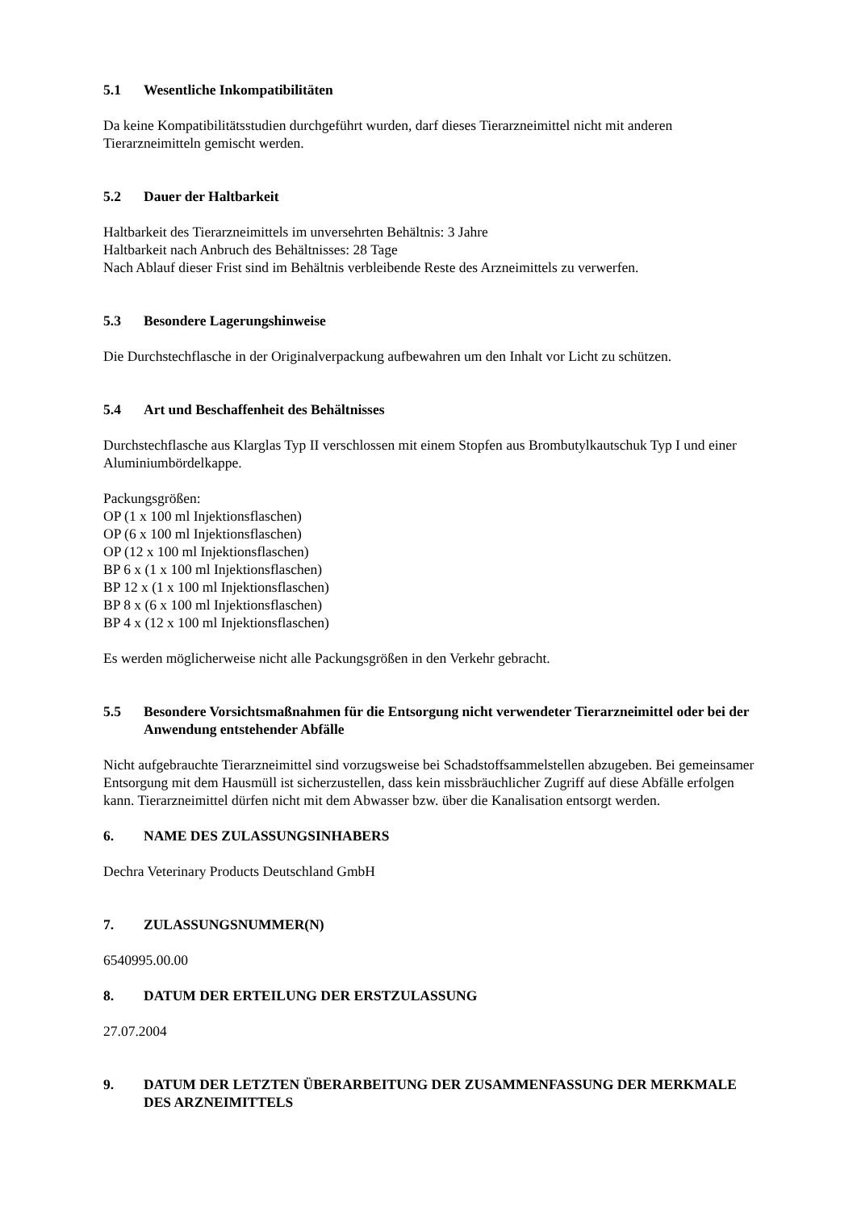5.1 Wesentliche Inkompatibilitäten
Da keine Kompatibilitätsstudien durchgeführt wurden, darf dieses Tierarzneimittel nicht mit anderen Tierarzneimitteln gemischt werden.
5.2 Dauer der Haltbarkeit
Haltbarkeit des Tierarzneimittels im unversehrten Behältnis: 3 Jahre
Haltbarkeit nach Anbruch des Behältnisses: 28 Tage
Nach Ablauf dieser Frist sind im Behältnis verbleibende Reste des Arzneimittels zu verwerfen.
5.3 Besondere Lagerungshinweise
Die Durchstechflasche in der Originalverpackung aufbewahren um den Inhalt vor Licht zu schützen.
5.4 Art und Beschaffenheit des Behältnisses
Durchstechflasche aus Klarglas Typ II verschlossen mit einem Stopfen aus Brombutylkautschuk Typ I und einer Aluminiumbördelkappe.
Packungsgrößen:
OP (1 x 100 ml Injektionsflaschen)
OP (6 x 100 ml Injektionsflaschen)
OP (12 x 100 ml Injektionsflaschen)
BP 6 x (1 x 100 ml Injektionsflaschen)
BP 12 x (1 x 100 ml Injektionsflaschen)
BP 8 x (6 x 100 ml Injektionsflaschen)
BP 4 x (12 x 100 ml Injektionsflaschen)
Es werden möglicherweise nicht alle Packungsgrößen in den Verkehr gebracht.
5.5 Besondere Vorsichtsmaßnahmen für die Entsorgung nicht verwendeter Tierarzneimittel oder bei der Anwendung entstehender Abfälle
Nicht aufgebrauchte Tierarzneimittel sind vorzugsweise bei Schadstoffsammelstellen abzugeben. Bei gemeinsamer Entsorgung mit dem Hausmüll ist sicherzustellen, dass kein missbräuchlicher Zugriff auf diese Abfälle erfolgen kann. Tierarzneimittel dürfen nicht mit dem Abwasser bzw. über die Kanalisation entsorgt werden.
6. NAME DES ZULASSUNGSINHABERS
Dechra Veterinary Products Deutschland GmbH
7. ZULASSUNGSNUMMER(N)
6540995.00.00
8. DATUM DER ERTEILUNG DER ERSTZULASSUNG
27.07.2004
9. DATUM DER LETZTEN ÜBERARBEITUNG DER ZUSAMMENFASSUNG DER MERKMALE DES ARZNEIMITTELS